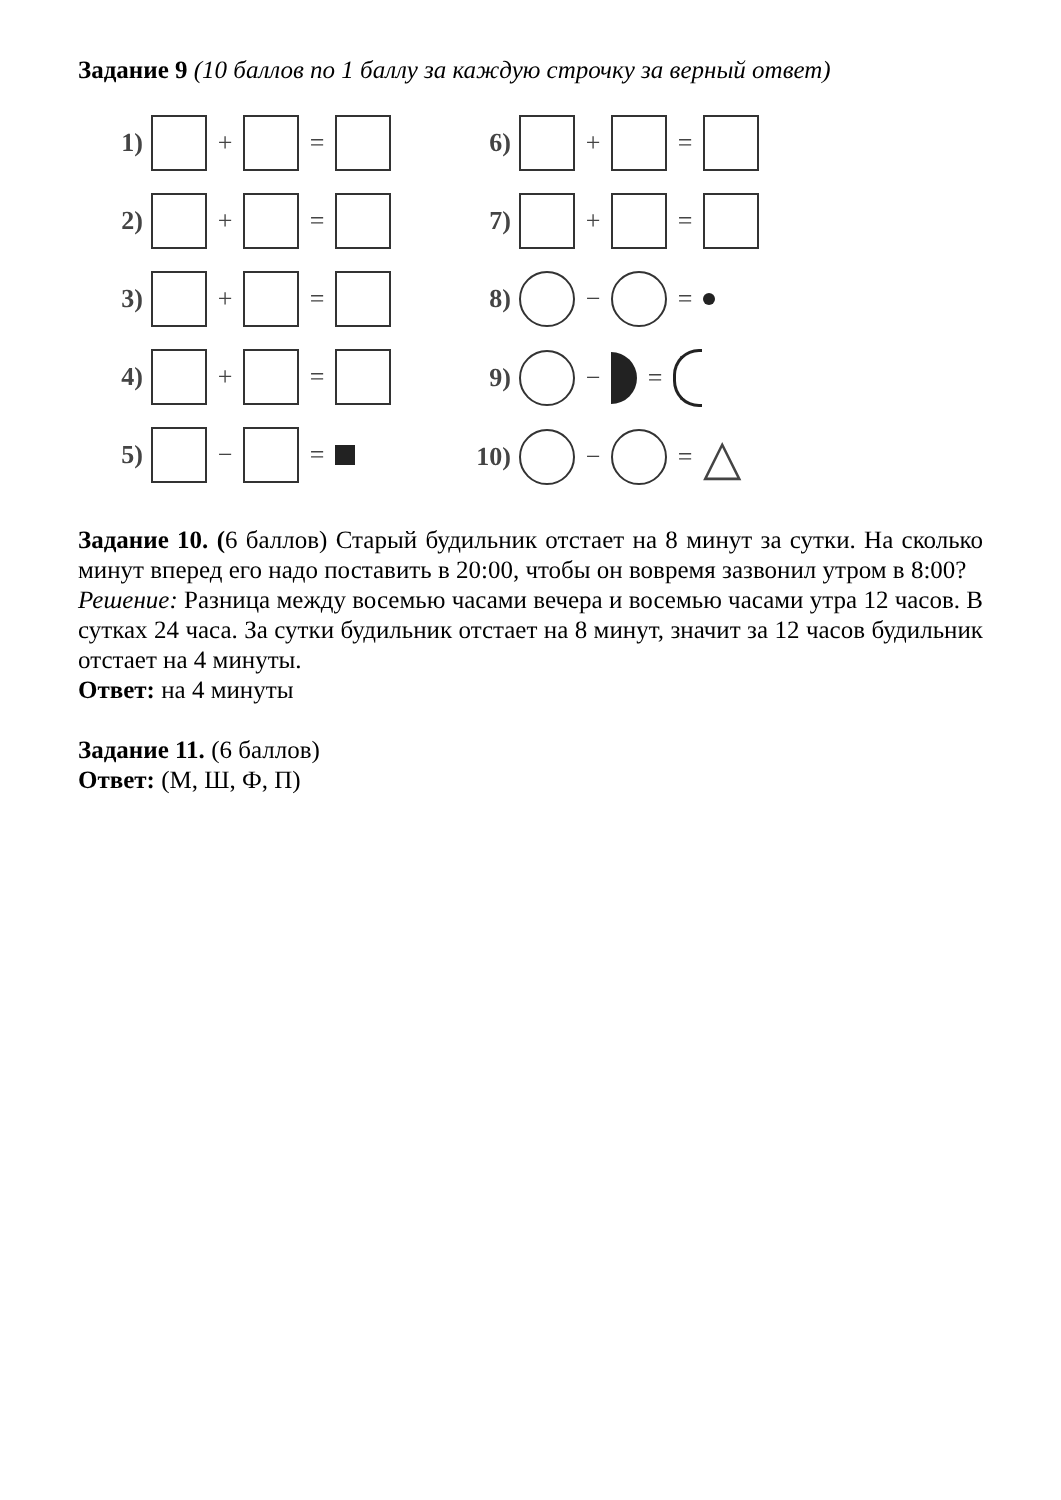Задание 9 (10 баллов по 1 баллу за каждую строчку за верный ответ)
1) + =
2) + =
3) + =
4) + =
5) − =
6) + =
7) + =
8) − =
9) − =
10) − = △
Задание 10. (6 баллов) Старый будильник отстает на 8 минут за сутки. На сколько минут вперед его надо поставить в 20:00, чтобы он вовремя зазвонил утром в 8:00?
Решение: Разница между восемью часами вечера и восемью часами утра 12 часов. В сутках 24 часа. За сутки будильник отстает на 8 минут, значит за 12 часов будильник отстает на 4 минуты.
Ответ: на 4 минуты
Задание 11. (6 баллов)
Ответ: (М, Ш, Ф, П)